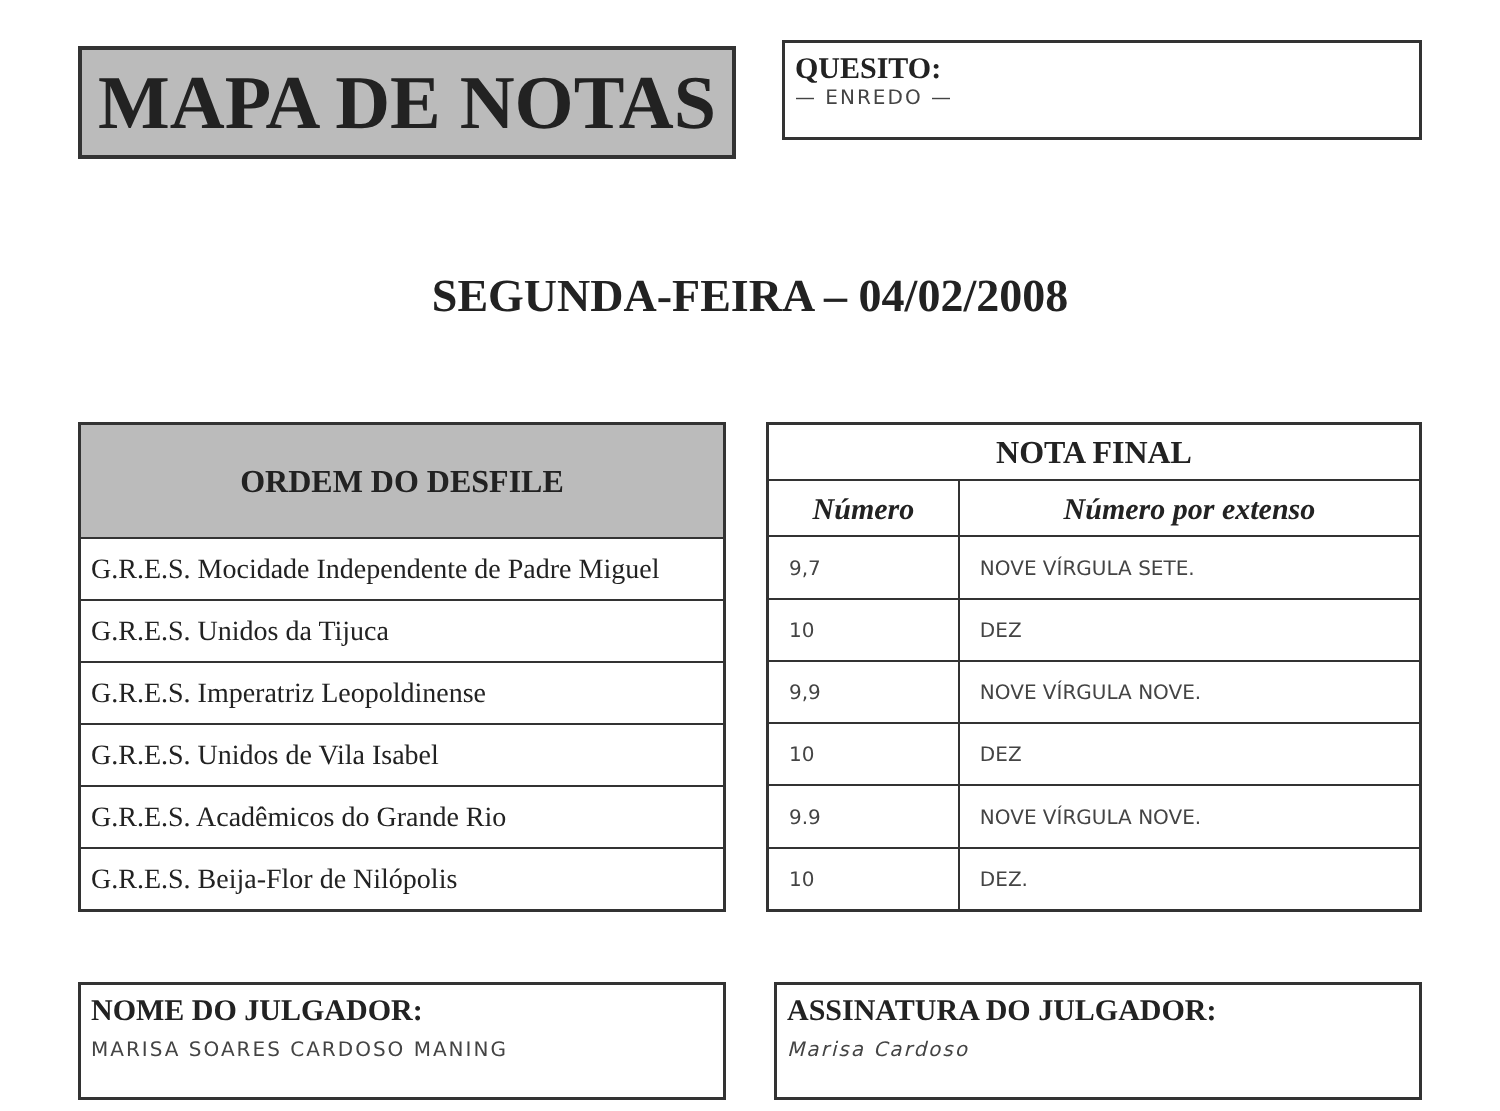MAPA DE NOTAS
QUESITO:
— ENREDO —
SEGUNDA-FEIRA – 04/02/2008
| ORDEM DO DESFILE |
| --- |
| G.R.E.S. Mocidade Independente de Padre Miguel |
| G.R.E.S. Unidos da Tijuca |
| G.R.E.S. Imperatriz Leopoldinense |
| G.R.E.S. Unidos de Vila Isabel |
| G.R.E.S. Acadêmicos do Grande Rio |
| G.R.E.S. Beija-Flor de Nilópolis |
| NOTA FINAL | |
| --- | --- |
| Número | Número por extenso |
| 9,7 | NOVE VÍRGULA SETE. |
| 10 | DEZ |
| 9,9 | NOVE VÍRGULA NOVE. |
| 10 | DEZ |
| 9.9 | NOVE VÍRGULA NOVE. |
| 10 | DEZ. |
NOME DO JULGADOR:
MARISA SOARES CARDOSO MANING
ASSINATURA DO JULGADOR:
Marisa Cardoso